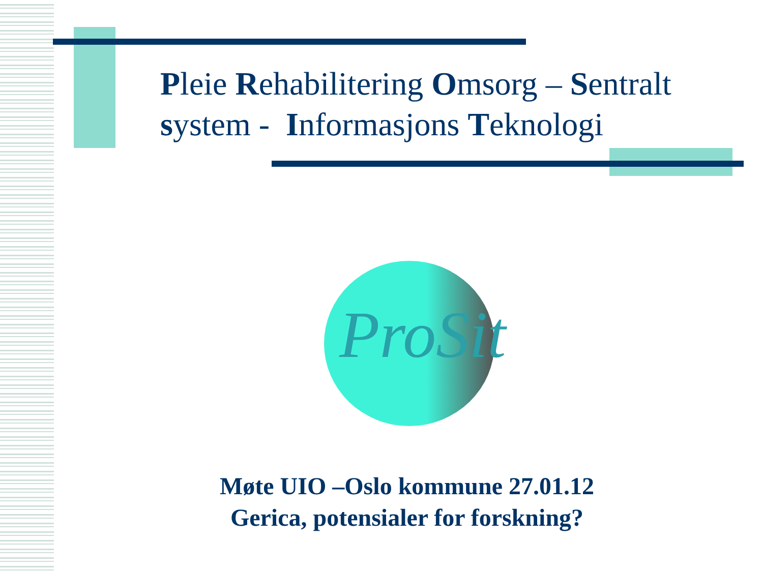Pleie Rehabilitering Omsorg – Sentralt system - Informasjons Teknologi
ProSit
Møte UIO –Oslo kommune 27.01.12
Gerica, potensialer for forskning?